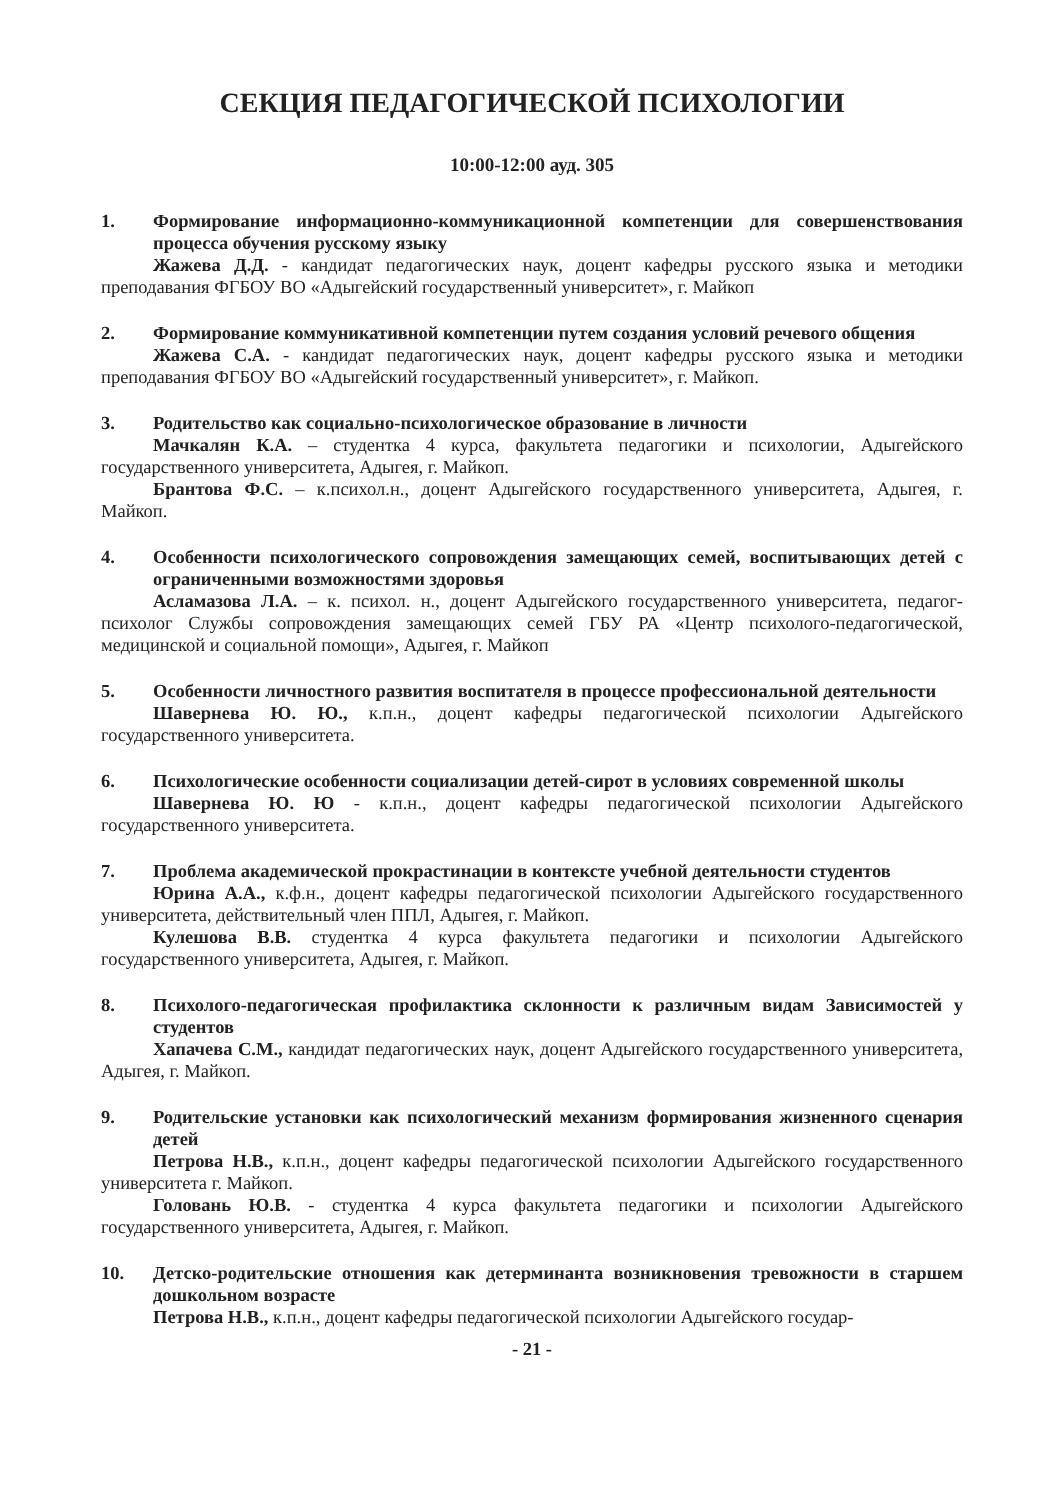СЕКЦИЯ ПЕДАГОГИЧЕСКОЙ ПСИХОЛОГИИ
10:00-12:00 ауд. 305
1. Формирование информационно-коммуникационной компетенции для совершенствования процесса обучения русскому языку
Жажева Д.Д. - кандидат педагогических наук, доцент кафедры русского языка и методики преподавания ФГБОУ ВО «Адыгейский государственный университет», г. Майкоп
2. Формирование коммуникативной компетенции путем создания условий речевого общения
Жажева С.А. - кандидат педагогических наук, доцент кафедры русского языка и методики преподавания ФГБОУ ВО «Адыгейский государственный университет», г. Майкоп.
3. Родительство как социально-психологическое образование в личности
Мачкалян К.А. – студентка 4 курса, факультета педагогики и психологии, Адыгейского государственного университета, Адыгея, г. Майкоп.
Брантова Ф.С. – к.психол.н., доцент Адыгейского государственного университета, Адыгея, г. Майкоп.
4. Особенности психологического сопровождения замещающих семей, воспитывающих детей с ограниченными возможностями здоровья
Асламазова Л.А. – к. психол. н., доцент Адыгейского государственного университета, педагог-психолог Службы сопровождения замещающих семей ГБУ РА «Центр психолого-педагогической, медицинской и социальной помощи», Адыгея, г. Майкоп
5. Особенности личностного развития воспитателя в процессе профессиональной деятельности
Шавернева Ю. Ю., к.п.н., доцент кафедры педагогической психологии Адыгейского государственного университета.
6. Психологические особенности социализации детей-сирот в условиях современной школы
Шавернева Ю. Ю - к.п.н., доцент кафедры педагогической психологии Адыгейского государственного университета.
7. Проблема академической прокрастинации в контексте учебной деятельности студентов
Юрина А.А., к.ф.н., доцент кафедры педагогической психологии Адыгейского государственного университета, действительный член ППЛ, Адыгея, г. Майкоп.
Кулешова В.В. студентка 4 курса факультета педагогики и психологии Адыгейского государственного университета, Адыгея, г. Майкоп.
8. Психолого-педагогическая профилактика склонности к различным видам Зависимостей у студентов
Хапачева С.М., кандидат педагогических наук, доцент Адыгейского государственного университета, Адыгея, г. Майкоп.
9. Родительские установки как психологический механизм формирования жизненного сценария детей
Петрова Н.В., к.п.н., доцент кафедры педагогической психологии Адыгейского государственного университета г. Майкоп.
Головань Ю.В. - студентка 4 курса факультета педагогики и психологии Адыгейского государственного университета, Адыгея, г. Майкоп.
10. Детско-родительские отношения как детерминанта возникновения тревожности в старшем дошкольном возрасте
Петрова Н.В., к.п.н., доцент кафедры педагогической психологии Адыгейского государ-
- 21 -